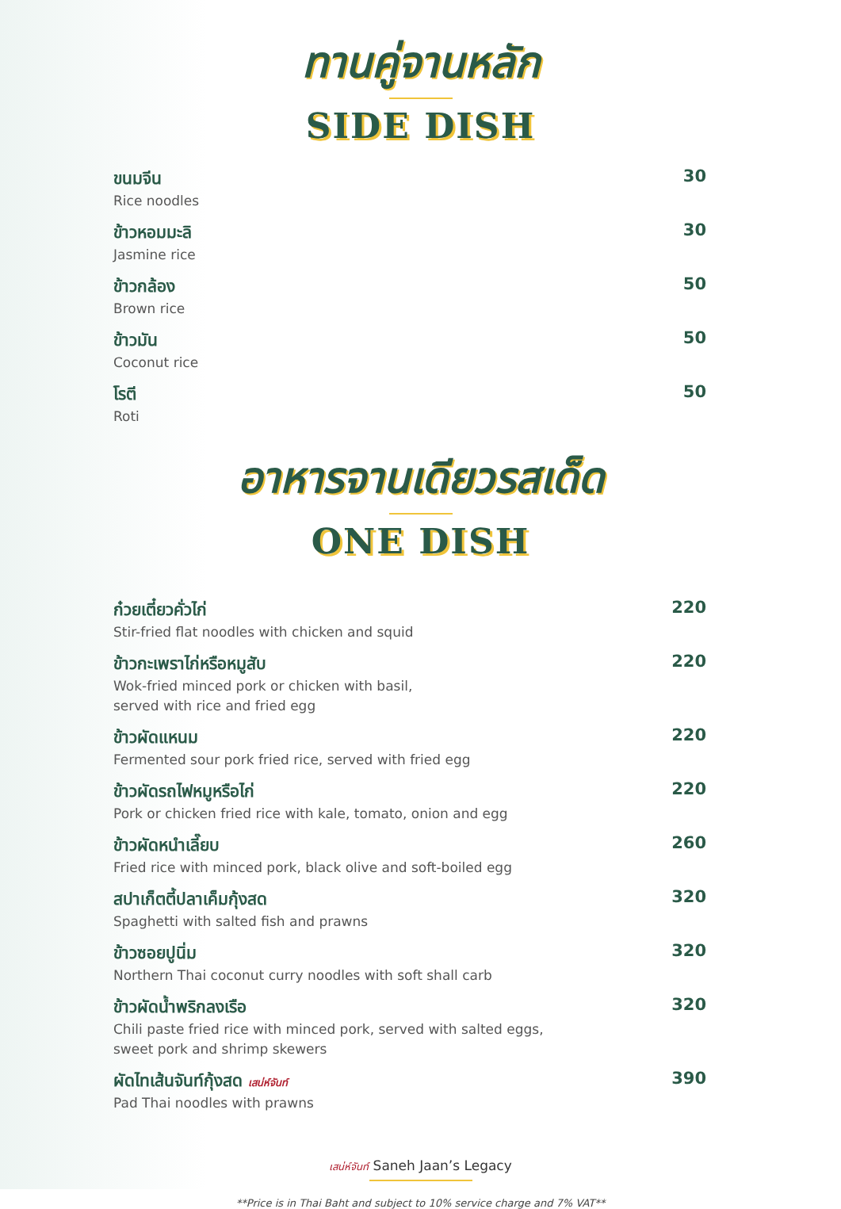ทานคู่จานหลัก
SIDE DISH
ขนมจีน
Rice noodles
30
ข้าวหอมมะลิ
Jasmine rice
30
ข้าวกล้อง
Brown rice
50
ข้าวมัน
Coconut rice
50
โรตี
Roti
50
อาหารจานเดียวรสเด็ด
ONE DISH
ก๋วยเตี๋ยวคั่วไก่
Stir-fried flat noodles with chicken and squid
220
ข้าวกะเพราไก่หรือหมูสับ
Wok-fried minced pork or chicken with basil,
served with rice and fried egg
220
ข้าวผัดแหนม
Fermented sour pork fried rice, served with fried egg
220
ข้าวผัดรถไฟหมูหรือไก่
Pork or chicken fried rice with kale, tomato, onion and egg
220
ข้าวผัดหนำเลี๊ยบ
Fried rice with minced pork, black olive and soft-boiled egg
260
สปาเก็ตตี้ปลาเค็มกุ้งสด
Spaghetti with salted fish and prawns
320
ข้าวซอยปูนิ่ม
Northern Thai coconut curry noodles with soft shall carb
320
ข้าวผัดน้ำพริกลงเรือ
Chili paste fried rice with minced pork, served with salted eggs,
sweet pork and shrimp skewers
320
ผัดไทเส้นจันท์กุ้งสด เสน่ห์จันท์
Pad Thai noodles with prawns
390
เสน่ห์จันท์ Saneh Jaan’s Legacy
**Price is in Thai Baht and subject to 10% service charge and 7% VAT**